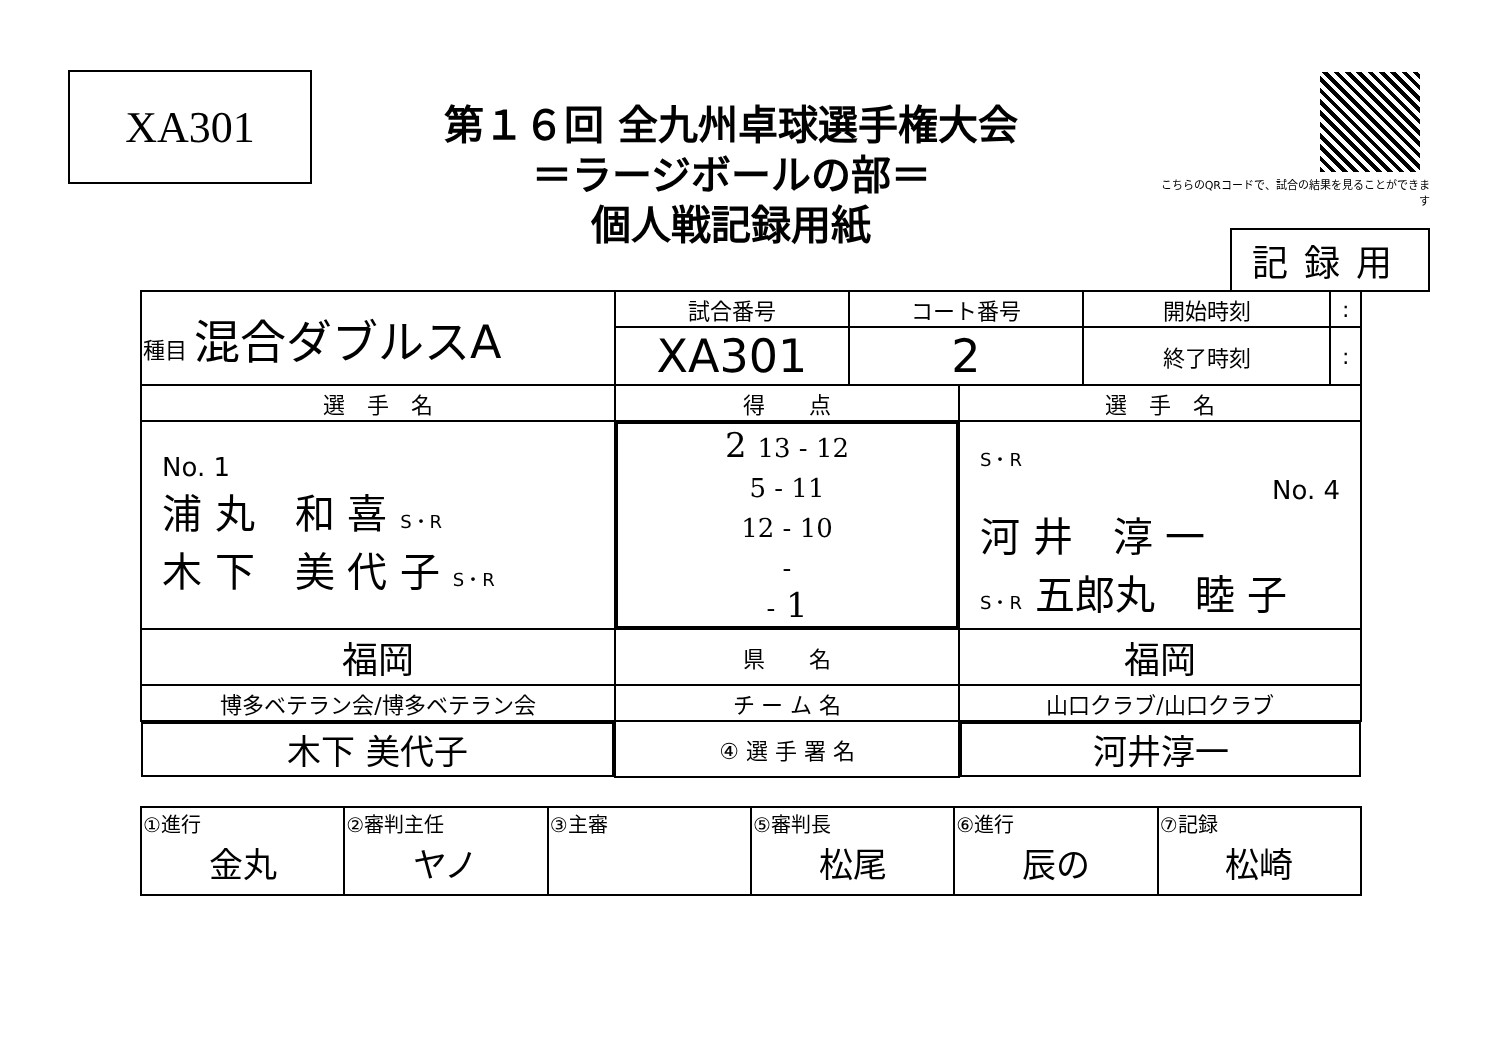XA301
第１６回 全九州卓球選手権大会
＝ラージボールの部＝
個人戦記録用紙
こちらのQRコードで、試合の結果を見ることができます
記録用
| 種目 混合ダブルスA | 試合番号 | コート番号 | 開始時刻 | : |
| | XA301 | 2 | 終了時刻 | : |
| 選 手 名 | 得 点 | 選 手 名 |
| No. 1 浦 丸 和 喜 S・R 木 下 美 代 子 S・R | 2 13 - 12 5 - 11 12 - 10 - - 1 | S・R No. 4 河 井 淳 一 S・R 五郎丸 睦 子 |
| 福岡 | 県 名 | 福岡 |
| 博多ベテラン会/博多ベテラン会 | チ ー ム 名 | 山口クラブ/山口クラブ |
| 木下 美代子 | ④ 選 手 署 名 | 河井淳一 |
| ①進行 金丸 | ②審判主任 ヤノ | ③主審 | ⑤審判長 松尾 | ⑥進行 辰の | ⑦記録 松崎 |